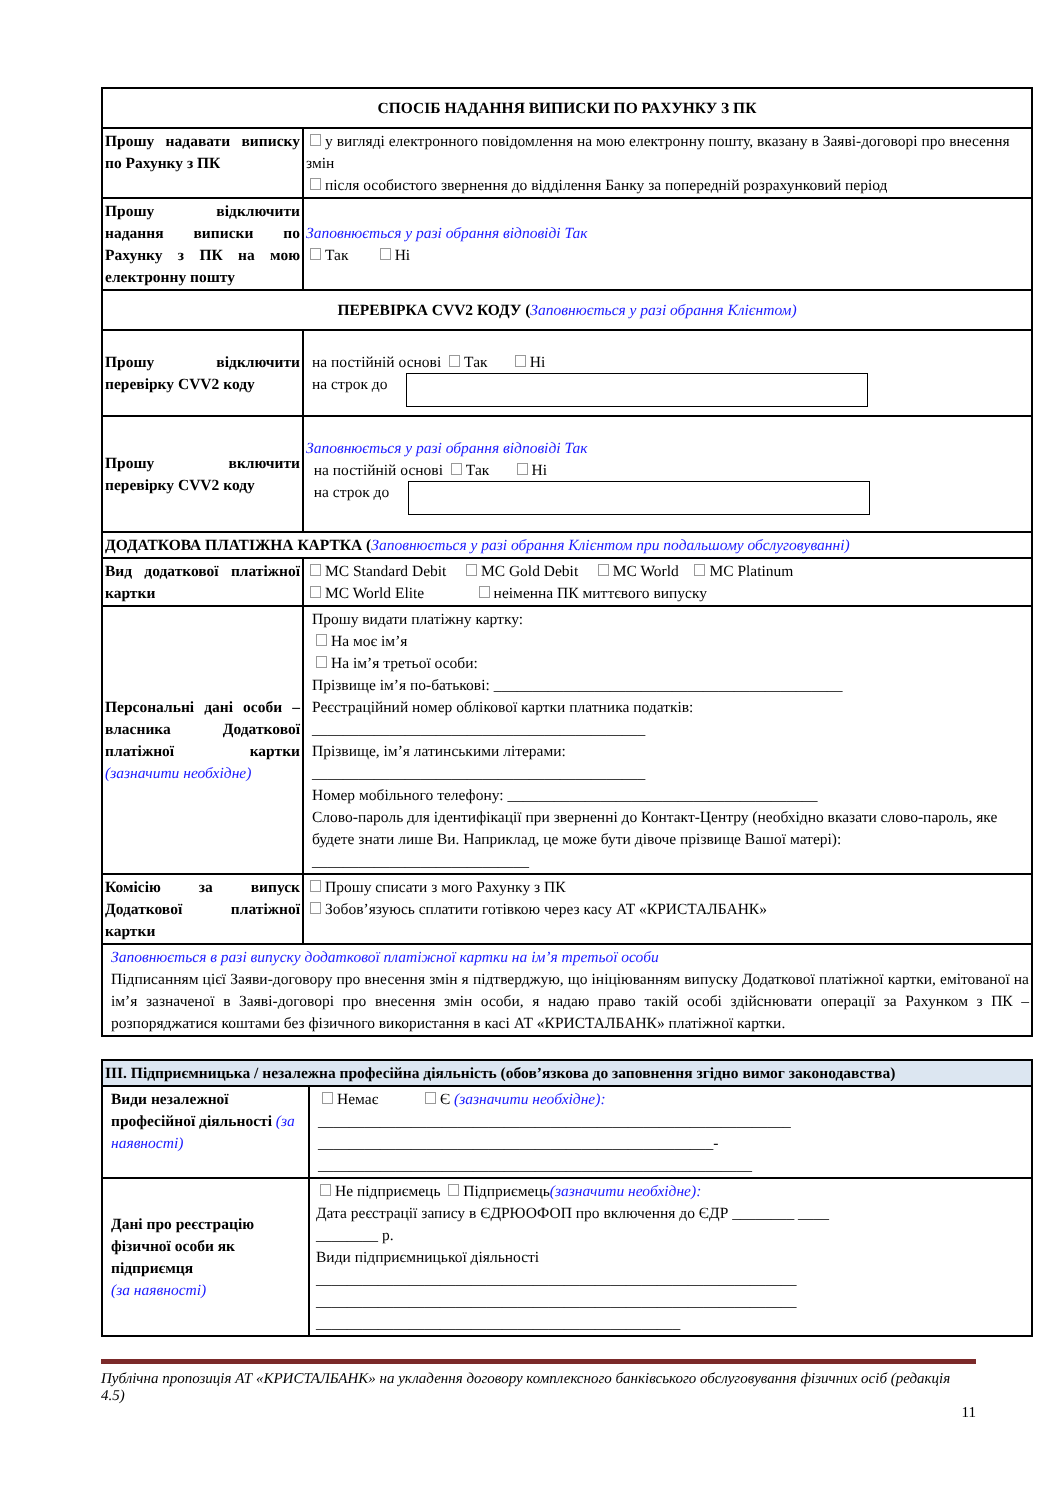| СПОСІБ НАДАННЯ ВИПИСКИ ПО РАХУНКУ З ПК | |
| Прошу надавати виписку по Рахунку з ПК | у вигляді електронного повідомлення на мою електронну пошту, вказану в Заяві-договорі про внесення змін після особистого звернення до відділення Банку за попередній розрахунковий період |
| Прошу відключити надання виписки по Рахунку з ПК на мою електронну пошту | Заповнюється у разі обрання відповіді Так Так Ні |
| ПЕРЕВІРКА CVV2 КОДУ ( Заповнюється у разі обрання Клієнтом) | |
| Прошу відключити перевірку CVV2 коду | на постійній основі Так Ні на строк до |
| Прошу включити перевірку CVV2 коду | Заповнюється у разі обрання відповіді Так на постійній основі Так Ні на строк до |
| ДОДАТКОВА ПЛАТІЖНА КАРТКА ( Заповнюється у разі обрання Клієнтом при подальшому обслуговуванні) | |
| Вид додаткової платіжної картки | MC Standard Debit MC Gold Debit MC World MC Platinum MC World Elite неіменна ПК миттєвого випуску |
| Персональні дані особи – власника Додаткової платіжної картки (зазначити необхідне) | Прошу видати платіжну картку: На моє ім’я На ім’я третьої особи: Прізвище ім’я по-батькові: _____________________________________________ Реєстраційний номер облікової картки платника податків: ___________________________________________ Прізвище, ім’я латинськими літерами: ___________________________________________ Номер мобільного телефону: ________________________________________ Слово-пароль для ідентифікації при зверненні до Контакт-Центру (необхідно вказати слово-пароль, яке будете знати лише Ви. Наприклад, це може бути дівоче прізвище Вашої матері): ____________________________ |
| Комісію за випуск Додаткової платіжної картки | Прошу списати з мого Рахунку з ПК Зобов’язуюсь сплатити готівкою через касу АТ «КРИСТАЛБАНК» |
| Заповнюється в разі випуску додаткової платіжної картки на ім’я третьої особи Підписанням цієї Заяви-договору про внесення змін я підтверджую, що ініціюванням випуску Додаткової платіжної картки, емітованої на ім’я зазначеної в Заяві-договорі про внесення змін особи, я надаю право такій особі здійснювати операції за Рахунком з ПК – розпоряджатися коштами без фізичного використання в касі АТ «КРИСТАЛБАНК» платіжної картки. | |
| ІІІ. Підприємницька / незалежна професійна діяльність (обов’язкова до заповнення згідно вимог законодавства) | |
| Види незалежної професійної діяльності (за наявності) | Немає Є (зазначити необхідне): _____________________________________________________________ ___________________________________________________- ________________________________________________________ |
| Дані про реєстрацію фізичної особи як підприємця (за наявності) | Не підприємець Підприємець (зазначити необхідне): Дата реєстрації запису в ЄДРЮОФОП про включення до ЄДР ________ ____ ________ р. Види підприємницької діяльності ______________________________________________________________ ______________________________________________________________ _______________________________________________ |
Публічна пропозиція АТ «КРИСТАЛБАНК» на укладення договору комплексного банківського обслуговування фізичних осіб (редакція 4.5)
11